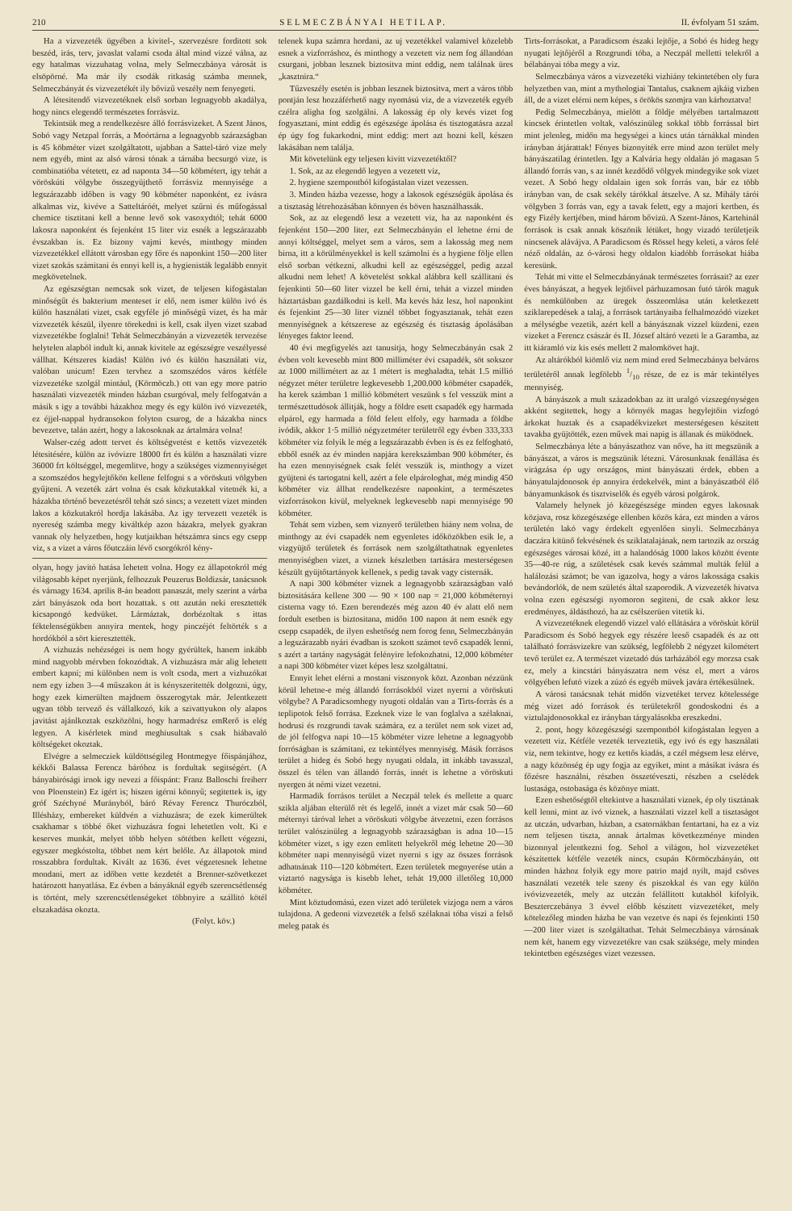210 SELMECZBÁNYAI HETILAP. II. évfolyam 51 szám.
Ha a vizvezeték ügyében a kivitel-, szervezésre forditott sok beszéd, irás, terv, javaslat valami csoda által mind vizzé válna, az egy hatalmas vizzuhatag volna, mely Selmeczbánya városát is elsöpörné. Ma már ily csodák ritkaság számba mennek, Selmeczbányát és vizvezetékét ily bővizű veszély nem fenyegeti.
A létesitendő vizvezetéknek első sorban legnagyobb akadálya, hogy nincs elegendő természetes forrásviz.
Tekintsük meg a rendelkezésre álló forrásvizeket. A Szent János, Sobó vagy Netzpal forrás, a Moórtárna a legnagyobb szárazságban is 45 köbméter vizet szolgáltatott, ujabban a Sattel-táró vize mely nem egyéb, mint az alsó városi tónak a tárnába becsurgó vize, is combinatióba vétetett, ez ad naponta 34—50 köbmétert, igy tehát a vöröskúti völgybe összegyüjthető forrásviz mennyisége a legszárazabb időben is vagy 90 köbméter naponként, ez ivásra alkalmas viz, kivéve a Satteltáróét, melyet szűrni és műfogással chemice tisztitani kell a benne levő sok vasoxydtól; tehát 6000 lakosra naponként és fejenként 15 liter viz esnék a legszárazabb évszakban is. Ez bizony vajmi kevés, minthogy minden vizvezetékkel ellátott városban egy főre és naponkint 150—200 liter vizet szokás számitani és ennyi kell is, a hygienisták legalább ennyit megkövetelnek.
Az egészségtan nemcsak sok vizet, de teljesen kifogástalan minőségűt és bakterium menteset ir elő, nem ismer külön ivó és külön használati vizet, csak egyféle jó minőségű vizet, és ha már vizvezeték készül, ilyenre törekedni is kell, csak ilyen vizet szabad vizvezetékbe foglalni! Tehát Selmeczbányán a vizvezeték tervezése helytelen alapból indult ki, annak kivitele az egészségre veszélyessé vállhat. Kétszeres kiadás! Külön ivó és külön használati viz, valóban unicum! Ezen tervhez a szomszédos város kétféle vizvezetéke szolgál mintául, (Körmöczb.) ott van egy more patrio használati vizvezeték minden házban csurgóval, mely felfogatván a másik s igy a további házakhoz megy és egy külön ivó vizvezeték, ez éjjel-nappal hydransokon folyton csurog, de a házakba nincs bevezetve, talán azért, hogy a lakosoknak az ártalmára volna!
Walser-czég adott tervet és költségvetést e kettős vizvezeték létesitésére, külön az ivóvizre 18000 frt és külön a használati vizre 36000 frt költséggel, megemlitve, hogy a szükséges vizmennyiséget a szomszédos hegylejtőkön kellene felfogni s a vöröskuti völgyben gyűjteni. A vezeték zárt volna és csak közkutakkal vitetnék ki, a házakba történő bevezetésről tehát szó sincs; a vezetett vizet minden lakos a közkutakról hordja lakásába. Az igy tervezett vezeték is nyereség számba megy kiváltkép azon házakra, melyek gyakran vannak oly helyzetben, hogy kutjaikban hétszámra sincs egy csepp viz, s a vizet a város főutczáin lévő csorgókról kény-
olyan, hogy javitó hatása lehetett volna. Hogy ez állapotokról még világosabb képet nyerjünk, felhozzuk Peuzerus Boldizsár, tanácsnok és várnagy 1634. aprilis 8-án beadott panaszát, mely szerint a várba zárt bányászok oda bort hozattak. s ott azután neki eresztették kicsapongó kedvüket. Lármáztak, dorbézoltak s ittas féktelenségükben annyira mentek, hogy pinczéjét feltörték s a hordókból a sört kieresztették.
A vizhuzás nehézségei is nem hogy gyérültek, hanem inkább mind nagyobb mérvben fokozódtak. A vizhuzásra már alig lehetett embert kapni; mi különben nem is volt csoda, mert a vizhuzókat nem egy izben 3—4 műszakon át is kényszeritették dolgozni, úgy, hogy ezek kimerülten majdnem összerogytak már. Jelentkezett ugyan több tervező és vállalkozó, kik a szivattyukon oly alapos javitást ajánlkoztak eszközölni, hogy harmadrész emRerő is elég legyen. A kisérletek mind meghiusultak s csak hiábavaló költségeket okoztak.
Elvégre a selmecziek küldöttségileg Hontmegye főispánjához, kékkői Balassa Ferencz báróhoz is fordultak segitségért. (A bányabirósági irnok igy nevezi a főispánt: Franz Balloschi freiherr von Ploenstein) Ez igért is; hiszen igérni könnyű; segitettek is, igy gróf Széchyné Murányból, báró Révay Ferencz Thuróczból, Illésházy, embereket küldvén a vizhuzásra; de ezek kimerültek csakhamar s többé őket vizhuzásra fogni lehetetlen volt. Ki e keserves munkát, melyet több helyen sötétben kellett végezni, egyszer megkóstolta, többet nem kért belőle. Az állapotok mind rosszabbra fordultak. Kivált az 1636. évet végzetesnek lehetne mondani, mert az időben vette kezdetét a Brenner-szövetkezet határozott hanyatlása. Ez évben a bányáknál egyéb szerencsétlenség is történt, mely szerencsétlenségeket többnyire a szállitó kötél elszakadása okozta.
(Folyt. köv.)
telenek kupa számra hordani, az uj vezetékkel valamivel közelebb esnek a vizforráshoz, és minthogy a vezetett viz nem fog állandóan csurgani, jobban lesznek biztositva mint eddig, nem találnak üres „kasztnira.“
Tűzveszély esetén is jobban lesznek biztositva, mert a város több pontján lesz hozzáférhető nagy nyomású viz, de a vizvezeték egyéb czélra aligha fog szolgálni. A lakosság ép oly kevés vizet fog fogyasztani, mint eddig és egészsége ápolása és tisztogatásra azzal ép úgy fog fukarkodni, mint eddig: mert azt hozni kell, készen lakásában nem találja.
Mit követelünk egy teljesen kivitt vizvezetéktől?
1. Sok, az az elegendő legyen a vezetett viz,
2. hygiene szempontból kifogástalan vizet vezessen.
3. Minden házba vezesse, hogy a lakosok egészségük ápolása és a tisztaság létrehozásában könnyen és böven használhassák.
Sok, az az elegendő lesz a vezetett viz, ha az naponként és fejenként 150—200 liter, ezt Selmeczbányán el lehetne érni de annyi költséggel, melyet sem a város, sem a lakosság meg nem birna, itt a körülményekkel is kell számolni és a hygiene följe ellen első sorban vétkezni, alkudni kell az egészséggel, pedig azzal alkudni nem lehet! A követelést sokkal alábbra kell szállitani és fejenkinti 50—60 liter vizzel be kell érni, tehát a vizzel minden háztartásban gazdálkodni is kell. Ma kevés ház lesz, hol naponkint és fejenkint 25—30 liter viznél többet fogyasztanak, tehát ezen mennyiségnek a kétszerese az egészség és tisztaság ápolásában lényeges faktor leend.
40 évi megfigyelés azt tanusitja, hogy Selmeczbányán csak 2 évben volt kevesebb mint 800 milliméter évi csapadék, söt sokszor az 1000 millimétert az az 1 métert is meghaladta, tehát 1.5 millió négyzet méter területre legkevesebb 1,200.000 köbméter csapadék, ha kerek számban 1 millió köbmétert veszünk s fel vesszük mint a természettudósok állitják, hogy a földre esett csapadék egy harmada elpárol, egy harmada a föld felett elfoly, egy harmada a földbe ivódik, akkor 1·5 millió négyzetméter területről egy évben 333,333 köbméter viz folyik le még a legszárazabb évben is és ez felfogható, ebből esnék az év minden napjára kerekszámban 900 köbméter, és ha ezen mennyiségnek csak felét vesszük is, minthogy a vizet gyüjteni és tartogatni kell, azért a fele elpárologhat, még mindig 450 köbméter viz állhat rendelkezésre naponkint, a természetes vizforrásokon kivül, melyeknek legkevesebb napi mennyisége 90 köbméter.
Tehát sem vizben, sem viznyerő területben hiány nem volna, de minthogy az évi csapadék nem egyenletes időközökben esik le, a vizgyüjtő területek és források nem szolgáltathatnak egyenletes mennyiségben vizet, a viznek készletben tartására mesterségesen készült gyüjtőtartányok kellenek, s pedig tavak vagy cisternák.
A napi 300 köbméter viznek a legnagyobb szárazságban való biztositására kellene 300 — 90 × 100 nap = 21,000 köbméternyi cisterna vagy tó. Ezen berendezés még azon 40 év alatt elő nem fordult esetben is biztositana, midőn 100 napon át nem esnék egy csepp csapadék, de ilyen eshetőség nem forog fenn, Selmeczbányán a legszárazabb nyári évadban is szokott számot tevő csapadék lenni, s azért a tartány nagyságát felényire lefokozhatni, 12,000 köbméter a napi 300 köbméter vizet képes lesz szolgáltatni.
Ennyit lehet elérni a mostani viszonyok közt. Azonban nézzünk körül lehetne-e még állandó forrásokból vizet nyerni a vöröskuti völgybe? A Paradicsomhegy nyugoti oldalán van a Tirts-forrás és a teplipotok felső forrása. Ezeknek vize le van foglalva a szélaknai, hodrusi és rozgrundi tavak számára, ez a terület nem sok vizet ad, de jól felfogva napi 10—15 köbméter vizre lehetne a legnagyobb forróságban is számitani, ez tekintélyes mennyiség. Másik forrásos terület a hideg és Sobó hegy nyugati oldala, itt inkább tavasszal, összel és télen van állandó forrás, innét is lehetne a vöröskuti nyergen át némi vizet vezetni.
Harmadik forrásos terület a Neczpál telek és mellette a quarc szikla aljában elterülő rét és legelő, innét a vizet már csak 50—60 méternyi táróval lehet a vöröskuti völgybe átvezetni, ezen forrásos terület valószinüleg a legnagyobb szárazságban is adna 10—15 köbméter vizet, s igy ezen emlitett helyekről még lehetne 20—30 köbméter napi mennyiségű vizet nyerni s igy az összes források adhatnának 110—120 köbmétert. Ezen területek megnyerése után a viztartó nagysága is kisebb lehet, tehát 19,000 illetőleg 10,000 köbméter.
Mint köztudomású, ezen vizet adó területek vizjoga nem a város tulajdona. A gedeoni vizvezeték a felső szélaknai tóba viszi a felső meleg patak és
Tirts-forrásokat, a Paradicsom északi lejtője, a Sobó és hideg hegy nyugati lejtőjéről a Rozgrundi tóba, a Neczpál melletti telekről a bélabányai tóba megy a viz.
Selmeczbánya város a vizvezetéki vizhiány tekintetében oly fura helyzetben van, mint a mythologiai Tantalus, csaknem ajkáig vizben áll, de a vizet elérni nem képes, s örökös szomjra van kárhoztatva!
Pedig Selmeczbánya, mielött a földje mélyében tartalmazott kincsek érintetlen voltak, valószinüleg sokkal több forrással birt mint jelenleg, midőn ma hegységei a kincs után tárnákkal minden irányban átjárattak! Fényes bizonyiték erre mind azon terület mely bányászatilag érintetlen. Igy a Kalvária hegy oldalán jó magasan 5 állandó forrás van, s az innét kezdődő völgyek mindegyike sok vizet vezet. A Sobó hegy oldalain igen sok forrás van, bár ez több irányban van, de csak sekély tárókkal átszelve. A sz. Mihály tárói völgyben 3 forrás van, egy a tavak felett, egy a majori kertben, és egy Fizély kertjében, mind három bővizü. A Szent-János, Kartehinál források is csak annak köszönik létüket, hogy vizadó területjeik nincsenek alávájva. A Paradicsom és Rössel hegy keleti, a város felé néző oldalán, az ó-városi hegy oldalon kiadóbb forrásokat hiába keresünk.
Tehát mi vitte el Selmeczbányának természetes forrásait? az ezer éves bányászat, a hegyek lejtőivel párhuzamosan futó tárók maguk és nemkülönben az üregek összeomlása után keletkezett sziklarepedések a talaj, a források tartányaiba felhalmozódó vizeket a mélységbe vezetik, azért kell a bányásznak vizzel küzdeni, ezen vizeket a Ferencz császár és II. József altáró vezeti le a Garamba, az itt kiáramló viz kis esés mellett 2 malomkövet hajt.
Az altárókból kiömlő viz nem mind ered Selmeczbánya belváros területéről annak legfölebb 1/10 része, de ez is már tekintélyes mennyiség.
A bányászok a mult századokban az itt uralgó vizszegénységen akként segitettek, hogy a környék magas hegylejtőin vizfogó árkokat huztak és a csapadékvizeket mesterségesen készitett tavakba gyüjtötték, ezen művek mai napig is állanak és müködnek.
Selmeczbánya léte a bányászathoz van nőve, ha itt megszünik a bányászat, a város is megszünik létezni. Városunknak fenállása és virágzása ép ugy országos, mint bányászati érdek, ebben a bányatulajdonosok ép annyira érdekelvék, mint a bányászatból élő bányamunkások és tisztviselők és egyéb városi polgárok.
Valamely helynek jó közegészsége minden egyes lakosnak közjava, rosz közegészsége ellenben közös kára, ezt minden a város területén lakó vagy érdekelt egyenlően sinyli. Selmeczbánya daczára kitünő fekvésének és sziklatalajának, nem tartozik az ország egészséges városai közé, itt a halandóság 1000 lakos között évente 35—40-re rúg, a születések csak kevés számmal multák felül a halálozási számot; be van igazolva, hogy a város lakossága csakis bevándorlók, de nem születés által szaporodik. A vizvezeték hivatva volna ezen egészségi nyomoron segiteni, de csak akkor lesz eredményes, áldásthozó, ha az csélszerüen vitetik ki.
A vizvezetéknek elegendő vizzel való ellátására a vöröskút körül Paradicsom és Sobó hegyek egy részére leeső csapadék és az ott található forrásvizekre van szükség, legfölebb 2 négyzet kilométert tevő terület ez. A természet vizetadó dús tarházából egy morzsa csak ez, mely a kincstári bányászatra nem vész el, mert a város völgyében lefutó vizek a zúzó és egyéb müvek javára értékesülnek.
A városi tanácsnak tehát midőn vizvetéket tervez kötelessége még vizet adó források és területekről gondoskodni és a viztulajdonosokkal ez irányban tárgyalásokba ereszkedni.
2. pont, hogy közegészségi szempontból kifogástalan legyen a vezetett viz. Kétféle vezeték terveztetik, egy ivó és egy használati viz, nem tekintve, hogy ez kettős kiadás, a czél mégsem lesz elérve, a nagy közönség ép ugy fogja az egyiket, mint a másikat ivásra és főzésre használni, részben összetéveszti, részben a cselédek lustasága, ostobasága és közönye miatt.
Ezen eshetőségtől eltekintve a használati viznek, ép oly tisztának kell lenni, mint az ivó viznek, a használati vizzel kell a tisztaságot az utczán, udvarban, házban, a csatornákban fentartani, ha ez a viz nem teljesen tiszta, annak ártalmas következménye minden bizonnyal jelentkezni fog. Sehol a világon, hol vizvezetéket készitettek kétféle vezeték nincs, csupán Körmöczbányán, ott minden házhoz folyik egy more patrio majd nyilt, majd csöves használati vezeték tele szeny és piszokkal és van egy külön ivóvizvezeték, mely az utczán felállitott kutakból kifolyik. Beszterczebánya 3 évvel előbb készitett vizvezetéket, mely kötelezőleg minden házba be van vezetve és napi és fejenkinti 150—200 liter vizet is szolgáltathat. Tehát Selmeczbánya városának nem két, hanem egy vizvezetékre van csak szüksége, mely minden tekintetben egészséges vizet vezessen.